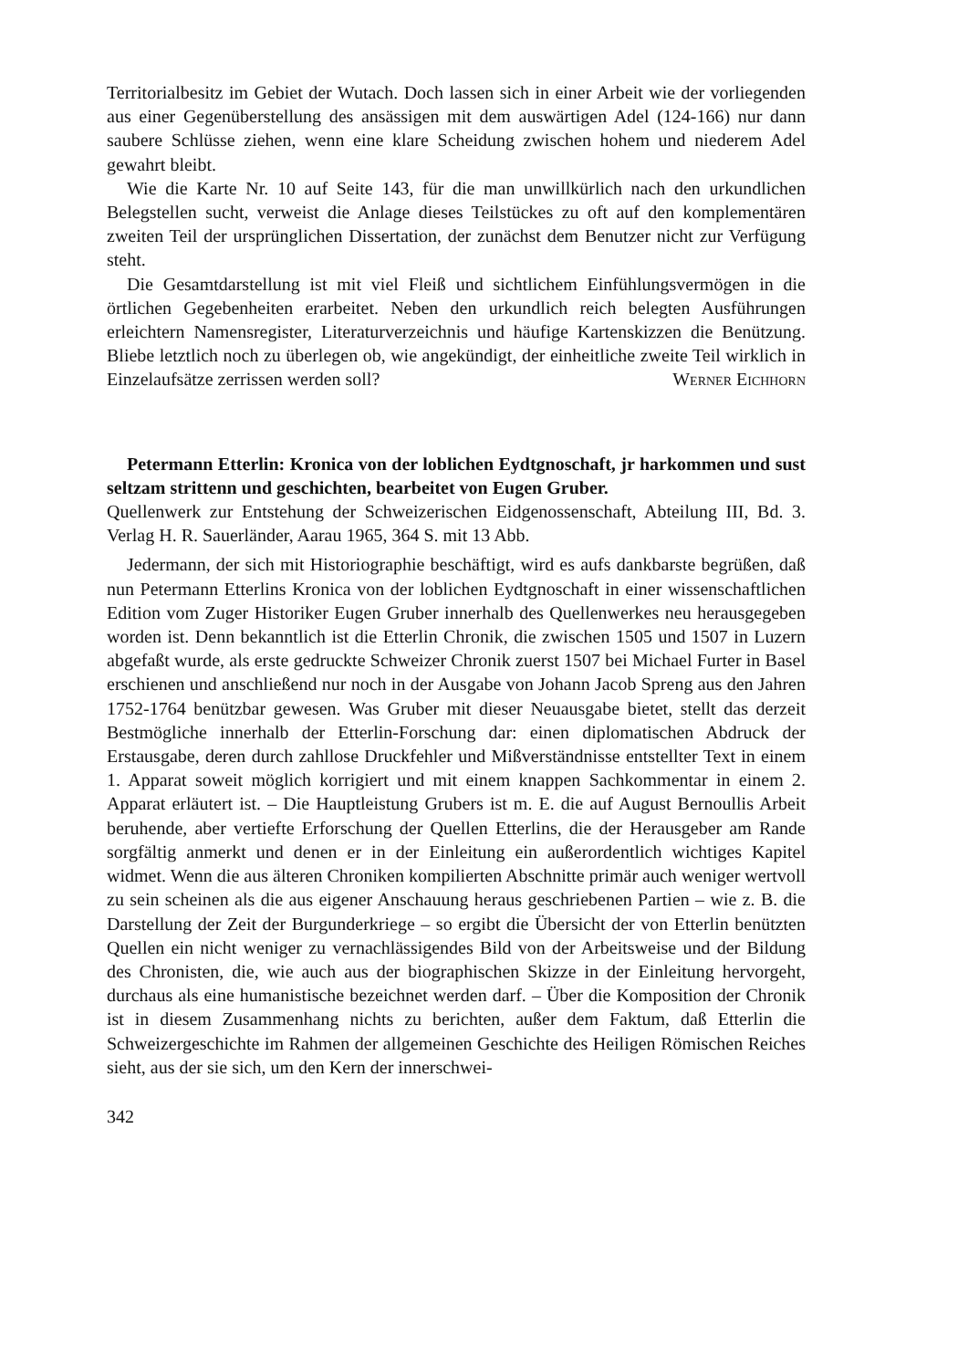Territorialbesitz im Gebiet der Wutach. Doch lassen sich in einer Arbeit wie der vorliegenden aus einer Gegenüberstellung des ansässigen mit dem auswärtigen Adel (124-166) nur dann saubere Schlüsse ziehen, wenn eine klare Scheidung zwischen hohem und niederem Adel gewahrt bleibt.
Wie die Karte Nr. 10 auf Seite 143, für die man unwillkürlich nach den urkundlichen Belegstellen sucht, verweist die Anlage dieses Teilstückes zu oft auf den komplementären zweiten Teil der ursprünglichen Dissertation, der zunächst dem Benutzer nicht zur Verfügung steht.
Die Gesamtdarstellung ist mit viel Fleiß und sichtlichem Einfühlungsvermögen in die örtlichen Gegebenheiten erarbeitet. Neben den urkundlich reich belegten Ausführungen erleichtern Namensregister, Literaturverzeichnis und häufige Kartenskizzen die Benützung. Bliebe letztlich noch zu überlegen ob, wie angekündigt, der einheitliche zweite Teil wirklich in Einzelaufsätze zerrissen werden soll? Werner Eichhorn
Petermann Etterlin: Kronica von der loblichen Eydtgnoschaft, jr harkommen und sust seltzam strittenn und geschichten, bearbeitet von Eugen Gruber.
Quellenwerk zur Entstehung der Schweizerischen Eidgenossenschaft, Abteilung III, Bd. 3. Verlag H. R. Sauerländer, Aarau 1965, 364 S. mit 13 Abb.
Jedermann, der sich mit Historiographie beschäftigt, wird es aufs dankbarste begrüßen, daß nun Petermann Etterlins Kronica von der loblichen Eydtgnoschaft in einer wissenschaftlichen Edition vom Zuger Historiker Eugen Gruber innerhalb des Quellenwerkes neu herausgegeben worden ist. Denn bekanntlich ist die Etterlin Chronik, die zwischen 1505 und 1507 in Luzern abgefaßt wurde, als erste gedruckte Schweizer Chronik zuerst 1507 bei Michael Furter in Basel erschienen und anschließend nur noch in der Ausgabe von Johann Jacob Spreng aus den Jahren 1752-1764 benützbar gewesen. Was Gruber mit dieser Neuausgabe bietet, stellt das derzeit Bestmögliche innerhalb der Etterlin-Forschung dar: einen diplomatischen Abdruck der Erstausgabe, deren durch zahllose Druckfehler und Mißverständnisse entstellter Text in einem 1. Apparat soweit möglich korrigiert und mit einem knappen Sachkommentar in einem 2. Apparat erläutert ist. – Die Hauptleistung Grubers ist m. E. die auf August Bernoullis Arbeit beruhende, aber vertiefte Erforschung der Quellen Etterlins, die der Herausgeber am Rande sorgfältig anmerkt und denen er in der Einleitung ein außerordentlich wichtiges Kapitel widmet. Wenn die aus älteren Chroniken kompilierten Abschnitte primär auch weniger wertvoll zu sein scheinen als die aus eigener Anschauung heraus geschriebenen Partien – wie z. B. die Darstellung der Zeit der Burgunderkriege – so ergibt die Übersicht der von Etterlin benützten Quellen ein nicht weniger zu vernachlässigendes Bild von der Arbeitsweise und der Bildung des Chronisten, die, wie auch aus der biographischen Skizze in der Einleitung hervorgeht, durchaus als eine humanistische bezeichnet werden darf. – Über die Komposition der Chronik ist in diesem Zusammenhang nichts zu berichten, außer dem Faktum, daß Etterlin die Schweizergeschichte im Rahmen der allgemeinen Geschichte des Heiligen Römischen Reiches sieht, aus der sie sich, um den Kern der innerschwei-
342